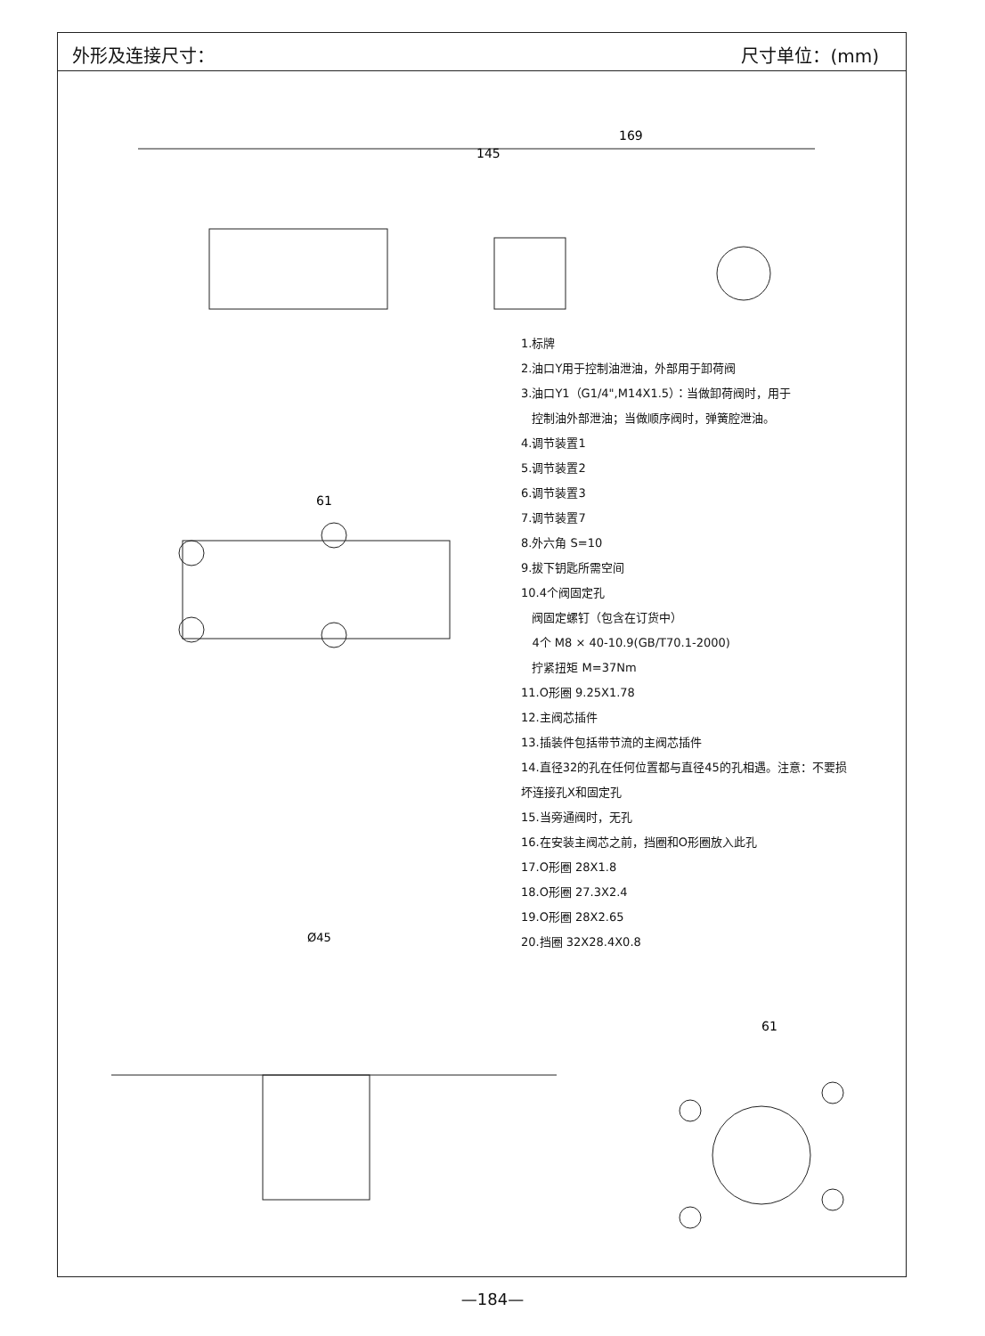外形及连接尺寸： 尺寸单位：(mm)
169
145
61
Ø45
61
1.标牌
2.油口Y用于控制油泄油，外部用于卸荷阀
3.油口Y1（G1/4",M14X1.5）：当做卸荷阀时，用于
控制油外部泄油；当做顺序阀时，弹簧腔泄油。
4.调节装置1
5.调节装置2
6.调节装置3
7.调节装置7
8.外六角 S=10
9.拔下钥匙所需空间
10.4个阀固定孔
阀固定螺钉（包含在订货中）
4个 M8 × 40-10.9(GB/T70.1-2000)
拧紧扭矩 M=37Nm
11.O形圈 9.25X1.78
12.主阀芯插件
13.插装件包括带节流的主阀芯插件
14.直径32的孔在任何位置都与直径45的孔相遇。注意：不要损
坏连接孔X和固定孔
15.当旁通阀时，无孔
16.在安装主阀芯之前，挡圈和O形圈放入此孔
17.O形圈 28X1.8
18.O形圈 27.3X2.4
19.O形圈 28X2.65
20.挡圈 32X28.4X0.8
—184—